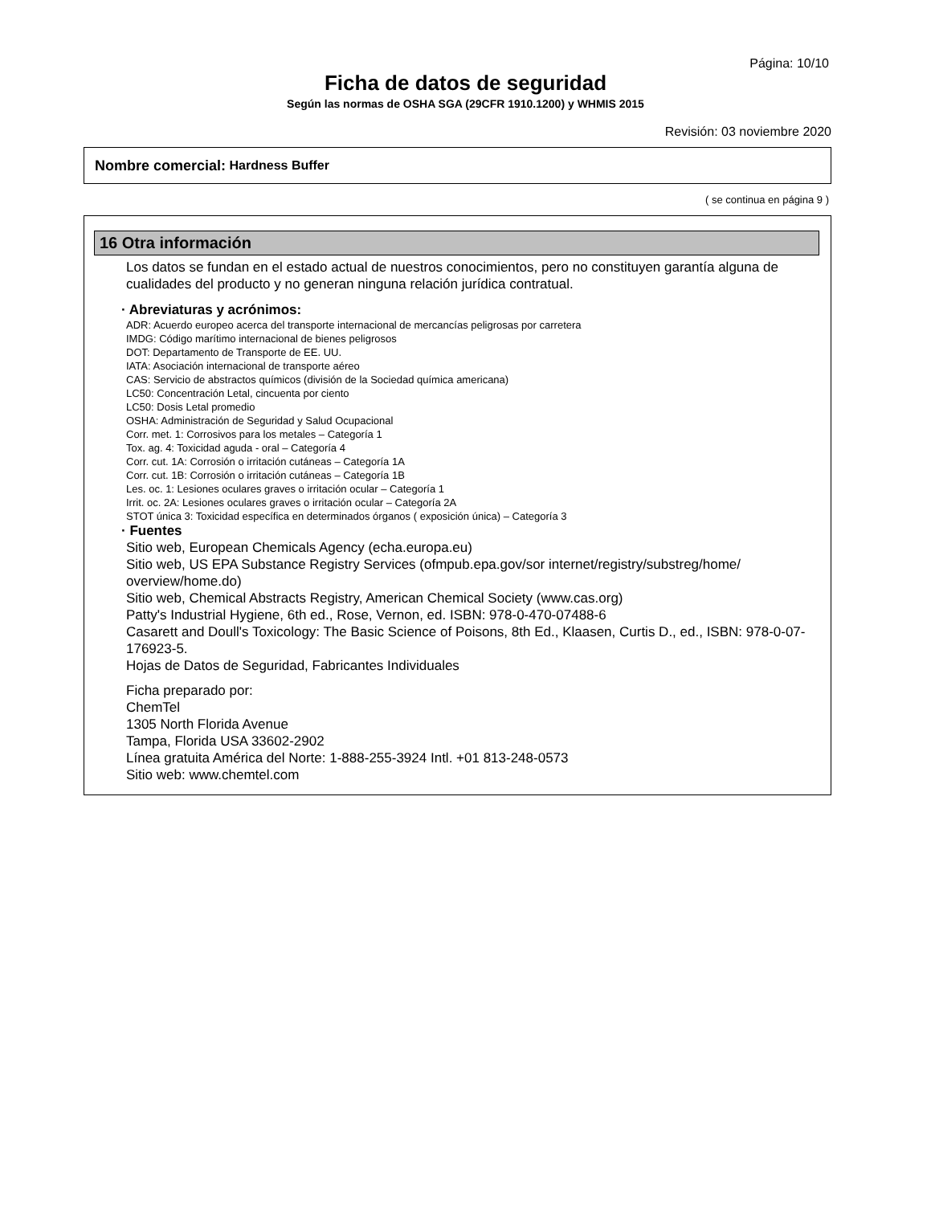Página: 10/10
Ficha de datos de seguridad
Según las normas de OSHA SGA (29CFR 1910.1200) y WHMIS 2015
Revisión: 03 noviembre 2020
Nombre comercial: Hardness Buffer
( se continua en página 9 )
16 Otra información
Los datos se fundan en el estado actual de nuestros conocimientos, pero no constituyen garantía alguna de cualidades del producto y no generan ninguna relación jurídica contratual.
· Abreviaturas y acrónimos:
ADR: Acuerdo europeo acerca del transporte internacional de mercancías peligrosas por carretera
IMDG: Código marítimo internacional de bienes peligrosos
DOT: Departamento de Transporte de EE. UU.
IATA: Asociación internacional de transporte aéreo
CAS: Servicio de abstractos químicos (división de la Sociedad química americana)
LC50: Concentración Letal, cincuenta por ciento
LC50: Dosis Letal promedio
OSHA: Administración de Seguridad y Salud Ocupacional
Corr. met. 1: Corrosivos para los metales – Categoría 1
Tox. ag. 4: Toxicidad aguda - oral – Categoría 4
Corr. cut. 1A: Corrosión o irritación cutáneas – Categoría 1A
Corr. cut. 1B: Corrosión o irritación cutáneas – Categoría 1B
Les. oc. 1: Lesiones oculares graves o irritación ocular – Categoría 1
Irrit. oc. 2A: Lesiones oculares graves o irritación ocular – Categoría 2A
STOT única 3: Toxicidad específica en determinados órganos ( exposición única) – Categoría 3
· Fuentes
Sitio web, European Chemicals Agency (echa.europa.eu)
Sitio web, US EPA Substance Registry Services (ofmpub.epa.gov/sor internet/registry/substreg/home/ overview/home.do)
Sitio web, Chemical Abstracts Registry, American Chemical Society (www.cas.org)
Patty's Industrial Hygiene, 6th ed., Rose, Vernon, ed. ISBN: 978-0-470-07488-6
Casarett and Doull's Toxicology: The Basic Science of Poisons, 8th Ed., Klaasen, Curtis D., ed., ISBN: 978-0-07-176923-5.
Hojas de Datos de Seguridad, Fabricantes Individuales
Ficha preparado por:
ChemTel
1305 North Florida Avenue
Tampa, Florida USA 33602-2902
Línea gratuita América del Norte: 1-888-255-3924 Intl. +01 813-248-0573
Sitio web: www.chemtel.com